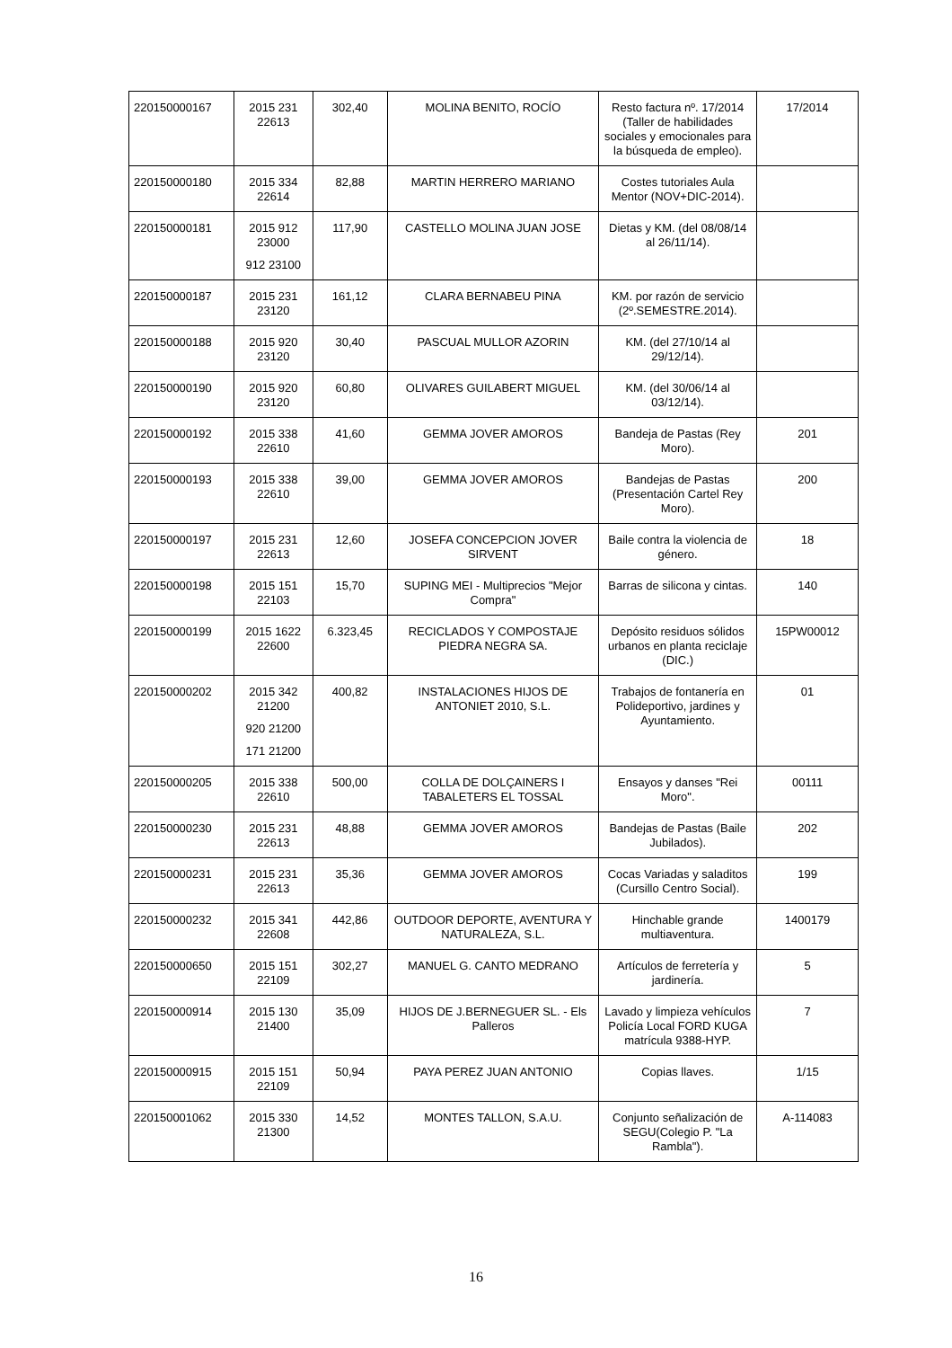| 220150000167 | 2015 231 22613 | 302,40 | MOLINA BENITO, ROCÍO | Resto factura nº. 17/2014 (Taller de habilidades sociales y emocionales para la búsqueda de empleo). | 17/2014 |
| 220150000180 | 2015 334 22614 | 82,88 | MARTIN HERRERO MARIANO | Costes tutoriales Aula Mentor (NOV+DIC-2014). | |
| 220150000181 | 2015 912 23000 912 23100 | 117,90 | CASTELLO MOLINA JUAN JOSE | Dietas y KM. (del 08/08/14 al 26/11/14). | |
| 220150000187 | 2015 231 23120 | 161,12 | CLARA BERNABEU PINA | KM. por razón de servicio (2º.SEMESTRE.2014). | |
| 220150000188 | 2015 920 23120 | 30,40 | PASCUAL MULLOR AZORIN | KM. (del 27/10/14 al 29/12/14). | |
| 220150000190 | 2015 920 23120 | 60,80 | OLIVARES GUILABERT MIGUEL | KM. (del 30/06/14 al 03/12/14). | |
| 220150000192 | 2015 338 22610 | 41,60 | GEMMA JOVER AMOROS | Bandeja de Pastas (Rey Moro). | 201 |
| 220150000193 | 2015 338 22610 | 39,00 | GEMMA JOVER AMOROS | Bandejas de Pastas (Presentación Cartel Rey Moro). | 200 |
| 220150000197 | 2015 231 22613 | 12,60 | JOSEFA CONCEPCION JOVER SIRVENT | Baile contra la violencia de género. | 18 |
| 220150000198 | 2015 151 22103 | 15,70 | SUPING MEI - Multiprecios "Mejor Compra" | Barras de silicona y cintas. | 140 |
| 220150000199 | 2015 1622 22600 | 6.323,45 | RECICLADOS Y COMPOSTAJE PIEDRA NEGRA SA. | Depósito residuos sólidos urbanos en planta reciclaje (DIC.) | 15PW00012 |
| 220150000202 | 2015 342 21200 920 21200 171 21200 | 400,82 | INSTALACIONES HIJOS DE ANTONIET 2010, S.L. | Trabajos de fontanería en Polideportivo, jardines y Ayuntamiento. | 01 |
| 220150000205 | 2015 338 22610 | 500,00 | COLLA DE DOLÇAINERS I TABALETERS EL TOSSAL | Ensayos y danses "Rei Moro". | 00111 |
| 220150000230 | 2015 231 22613 | 48,88 | GEMMA JOVER AMOROS | Bandejas de Pastas (Baile Jubilados). | 202 |
| 220150000231 | 2015 231 22613 | 35,36 | GEMMA JOVER AMOROS | Cocas Variadas y saladitos (Cursillo Centro Social). | 199 |
| 220150000232 | 2015 341 22608 | 442,86 | OUTDOOR DEPORTE, AVENTURA Y NATURALEZA, S.L. | Hinchable grande multiaventura. | 1400179 |
| 220150000650 | 2015 151 22109 | 302,27 | MANUEL G. CANTO MEDRANO | Artículos de ferretería y jardinería. | 5 |
| 220150000914 | 2015 130 21400 | 35,09 | HIJOS DE J.BERNEGUER SL. - Els Palleros | Lavado y limpieza vehículos Policía Local FORD KUGA matrícula 9388-HYP. | 7 |
| 220150000915 | 2015 151 22109 | 50,94 | PAYA PEREZ JUAN ANTONIO | Copias llaves. | 1/15 |
| 220150001062 | 2015 330 21300 | 14,52 | MONTES TALLON, S.A.U. | Conjunto señalización de SEGU(Colegio P. "La Rambla"). | A-114083 |
16